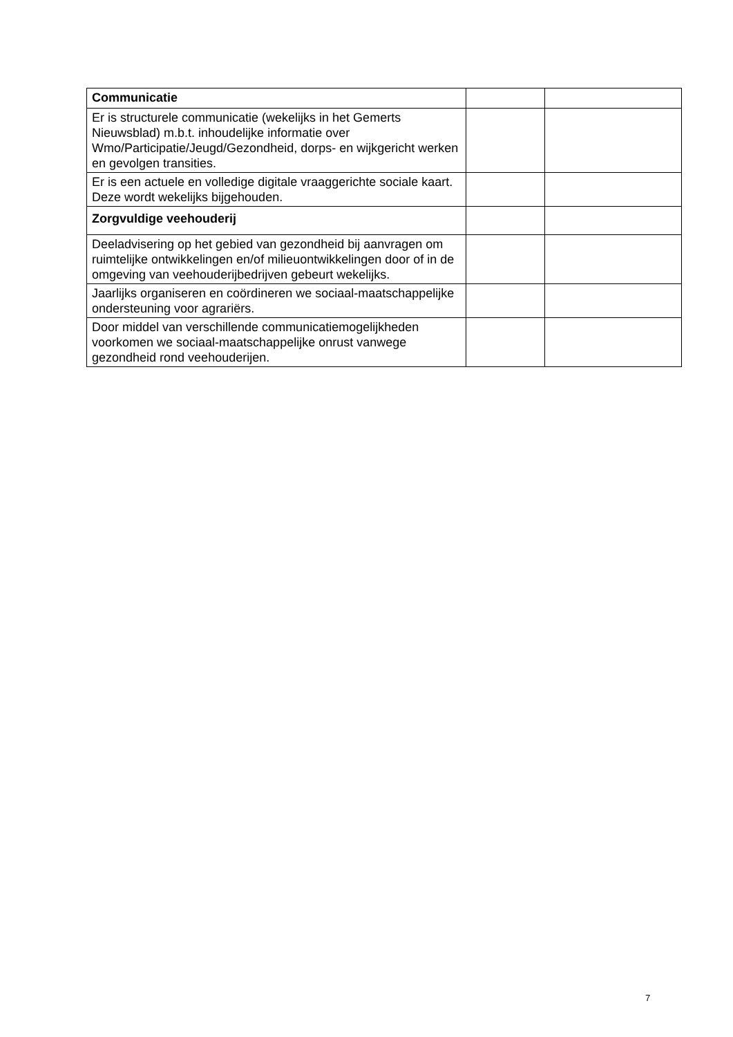| Communicatie | | |
| Er is structurele communicatie (wekelijks in het Gemerts Nieuwsblad) m.b.t. inhoudelijke informatie over Wmo/Participatie/Jeugd/Gezondheid, dorps- en wijkgericht werken en gevolgen transities. | | |
| Er is een actuele en volledige digitale vraaggerichte sociale kaart. Deze wordt wekelijks bijgehouden. | | |
| Zorgvuldige veehouderij | | |
| Deeladvisering op het gebied van gezondheid bij aanvragen om ruimtelijke ontwikkelingen en/of milieuontwikkelingen door of in de omgeving van veehouderijbedrijven gebeurt wekelijks. | | |
| Jaarlijks organiseren en coördineren we sociaal-maatschappelijke ondersteuning voor agrariërs. | | |
| Door middel van verschillende communicatiemogelijkheden voorkomen we sociaal-maatschappelijke onrust vanwege gezondheid rond veehouderijen. | | |
7